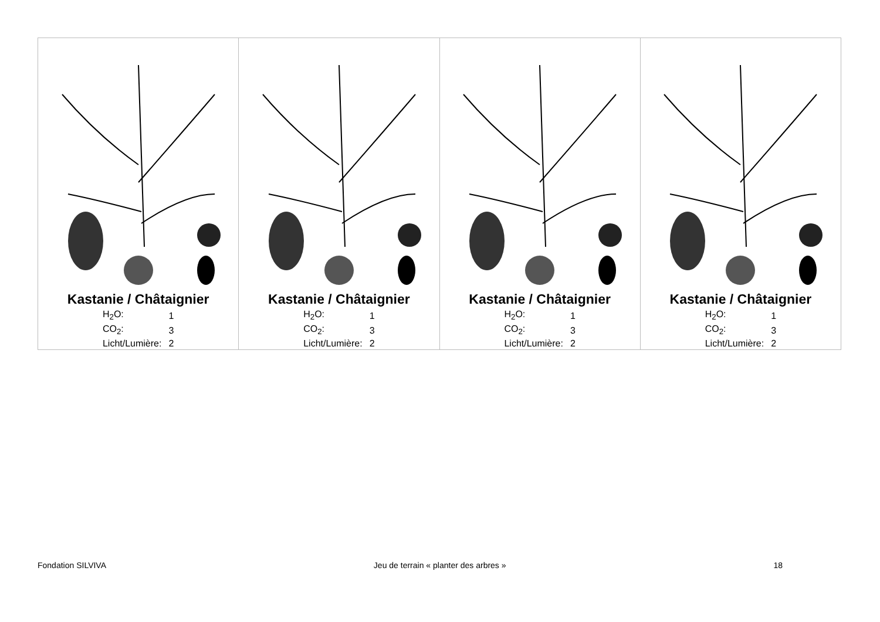| Kastanie / Châtaignier / H<sub>2</sub>O: / 1 / / CO<sub>2</sub>: / 3 / / Licht/Lumière: / 2 / | Kastanie / Châtaignier / H<sub>2</sub>O: / 1 / / CO<sub>2</sub>: / 3 / / Licht/Lumière: / 2 / | Kastanie / Châtaignier / H<sub>2</sub>O: / 1 / / CO<sub>2</sub>: / 3 / / Licht/Lumière: / 2 / | Kastanie / Châtaignier / H<sub>2</sub>O: / 1 / / CO<sub>2</sub>: / 3 / / Licht/Lumière: / 2 / |
Fondation SILVIVA Jeu de terrain « planter des arbres » 18